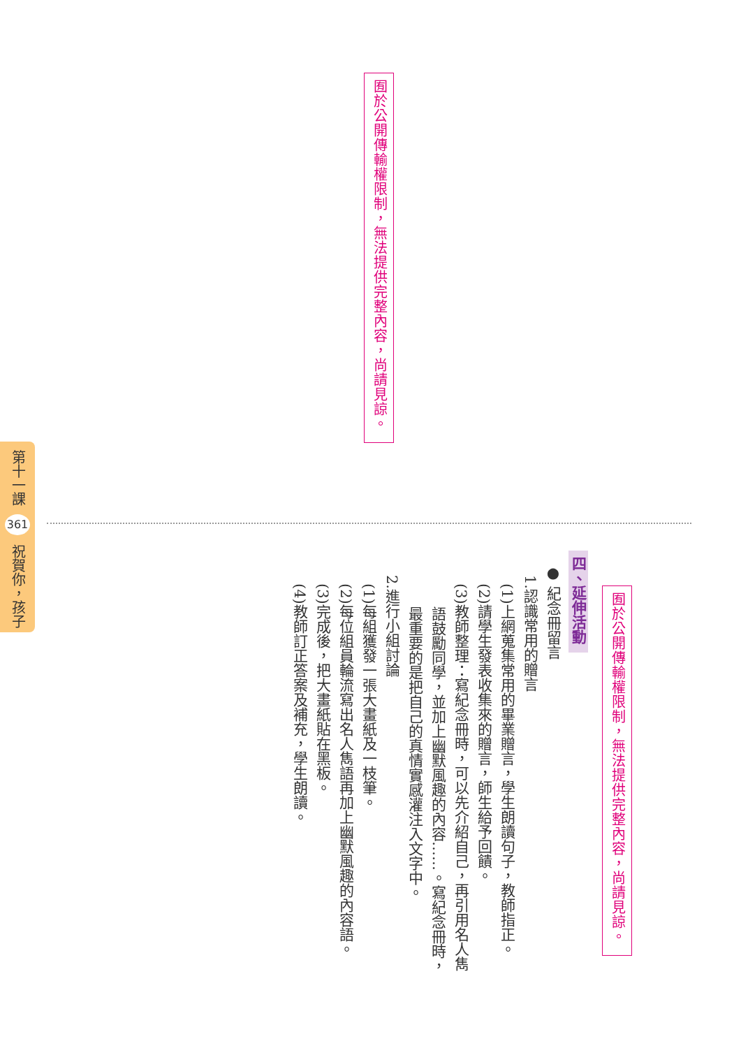第十一課 361 祝賀你，孩子
囿於公開傳輸權限制，無法提供完整內容，尚請見諒。
囿於公開傳輸權限制，無法提供完整內容，尚請見諒。
四、延伸活動
● 紀念冊留言
1.認識常用的贈言
(1)上網蒐集常用的畢業贈言，學生朗讀句子，教師指正。
(2)請學生發表收集來的贈言，師生給予回饋。
(3)教師整理：寫紀念冊時，可以先介紹自己，再引用名人雋
語鼓勵同學，並加上幽默風趣的內容……。寫紀念冊時，
最重要的是把自己的真情實感灌注入文字中。
2.進行小組討論
(1)每組獲發一張大畫紙及一枝筆。
(2)每位組員輪流寫出名人雋語再加上幽默風趣的內容語。
(3)完成後，把大畫紙貼在黑板。
(4)教師訂正答案及補充，學生朗讀。